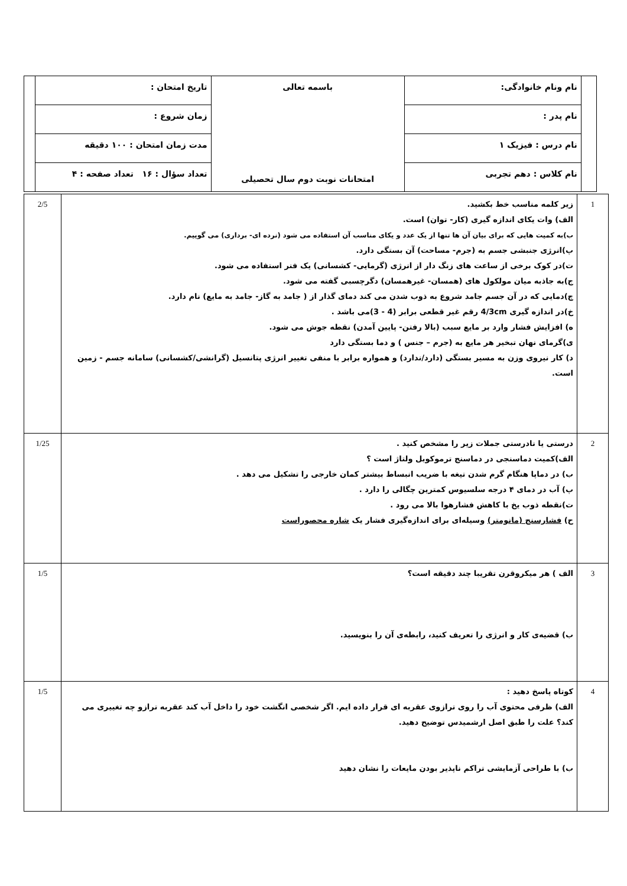| | نام ونام خانوادگی: | باسمه تعالی امتحانات نوبت دوم سال تحصیلی | تاریخ امتحان : | |
| | نام پدر : | | زمان شروع : | |
| | نام درس : فیزیک ۱ | | مدت زمان امتحان : ۱۰۰ دقیقه | |
| | نام کلاس : دهم تجربی | | تعداد سؤال : ۱۶ تعداد صفحه : ۴ | |
| 1 | زیر کلمه مناسب خط بکشید. الف) وات یکای اندازه گیری (کار- توان) است. ب)به کمیت هایی که برای بیان آن ها تنها از یک عدد و یکای مناسب آن استفاده می شود (نرده ای- برداری) می گوییم. پ)انرژی جنبشی جسم به (جرم- مساحت) آن بستگی دارد. ت)در کوک برخی از ساعت های زنگ دار از انرژی (گرمایی- کشسانی) یک فنر استفاده می شود. ج)به جاذبه میان مولکول های (همسان- غیرهمسان) دگرچسبی گفته می شود. چ)دمایی که در آن جسم جامد شروع به ذوب شدن می کند دمای گذار از ( جامد به گاز- جامد به مایع) نام دارد. خ)در اندازه گیری 4/3cm رقم غیر قطعی برابر (4 - 3)می باشد . ه) افزایش فشار وارد بر مایع سبب (بالا رفتن- پایین آمدن) نقطه جوش می شود. ی)گرمای نهان تبخیر هر مایع به (جرم – جنس ) و دما بستگی دارد د) کار نیروی وزن به مسیر بستگی (دارد/ندارد) و همواره برابر با منفی تغییر انرژی پتانسیل (گرانشی/کشسانی) سامانه جسم - زمین است. | 2/5 |
| 2 | درستی یا نادرستی جملات زیر را مشخص کنید . الف)کمیت دماسنجی در دماسنج ترموکوبل ولتاژ است ؟ ب) در دماپا هنگام گرم شدن تیغه با ضریب انبساط بیشتر کمان خارجی را تشکیل می دهد . پ) آب در دمای ۴ درجه سلسیوس کمترین چگالی را دارد . ت)نقطه ذوب یخ با کاهش فشارهوا بالا می رود . ح) فشارسنج (مانومتر) وسیله‌ای برای اندازه‌گیری فشار یک شاره محصوراست | 1/25 |
| 3 | الف ) هر میکروقرن تقریبا چند دقیقه است؟ ب) قضیه‌ی کار و انرژی را تعریف کنید، رابطه‌ی آن را بنویسید. | 1/5 |
| 4 | کوتاه پاسخ دهید : الف) ظرفی محتوی آب را روی ترازوی عقربه ای قرار داده ایم. اگر شخصی انگشت خود را داخل آب کند عقربه ترازو چه تغییری می کند؟ علت را طبق اصل ارشمیدس توضیح دهید. ب) با طراحی آزمایشی تراکم ناپذیر بودن مایعات را نشان دهید | 1/5 |